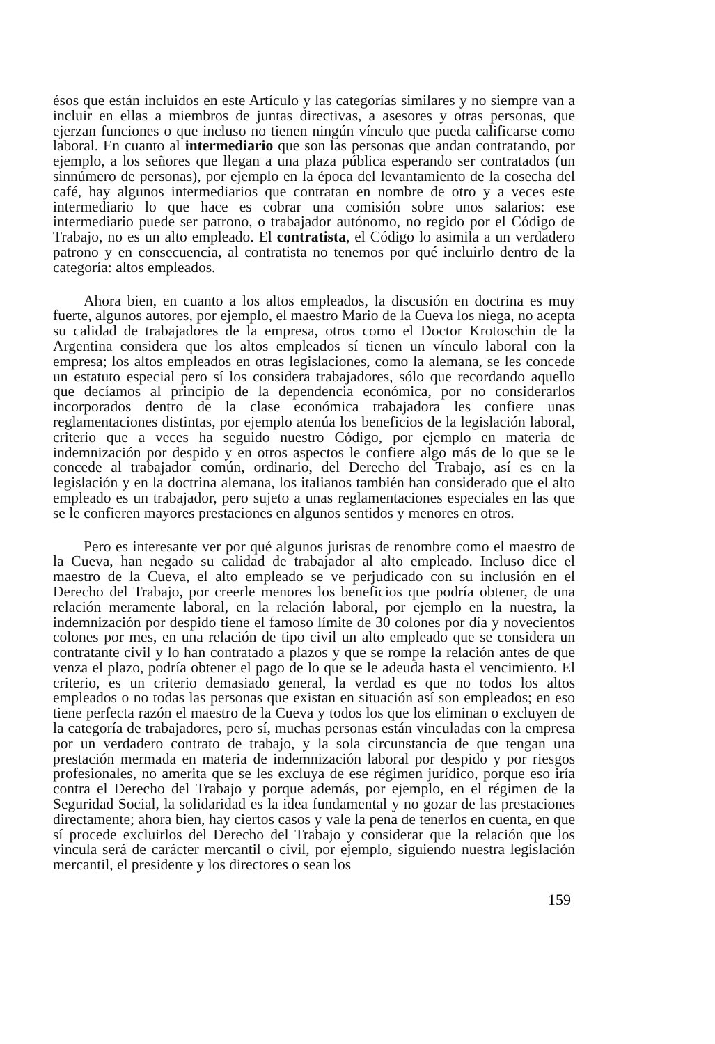ésos que están incluidos en este Artículo y las categorías similares y no siempre van a incluir en ellas a miembros de juntas directivas, a asesores y otras personas, que ejerzan funciones o que incluso no tienen ningún vínculo que pueda calificarse como laboral. En cuanto al intermediario que son las personas que andan contratando, por ejemplo, a los señores que llegan a una plaza pública esperando ser contratados (un sinnúmero de personas), por ejemplo en la época del levantamiento de la cosecha del café, hay algunos intermediarios que contratan en nombre de otro y a veces este intermediario lo que hace es cobrar una comisión sobre unos salarios: ese intermediario puede ser patrono, o trabajador autónomo, no regido por el Código de Trabajo, no es un alto empleado. El contratista, el Código lo asimila a un verdadero patrono y en consecuencia, al contratista no tenemos por qué incluirlo dentro de la categoría: altos empleados.
Ahora bien, en cuanto a los altos empleados, la discusión en doctrina es muy fuerte, algunos autores, por ejemplo, el maestro Mario de la Cueva los niega, no acepta su calidad de trabajadores de la empresa, otros como el Doctor Krotoschin de la Argentina considera que los altos empleados sí tienen un vínculo laboral con la empresa; los altos empleados en otras legislaciones, como la alemana, se les concede un estatuto especial pero sí los considera trabajadores, sólo que recordando aquello que decíamos al principio de la dependencia económica, por no considerarlos incorporados dentro de la clase económica trabajadora les confiere unas reglamentaciones distintas, por ejemplo atenúa los beneficios de la legislación laboral, criterio que a veces ha seguido nuestro Código, por ejemplo en materia de indemnización por despido y en otros aspectos le confiere algo más de lo que se le concede al trabajador común, ordinario, del Derecho del Trabajo, así es en la legislación y en la doctrina alemana, los italianos también han considerado que el alto empleado es un trabajador, pero sujeto a unas reglamentaciones especiales en las que se le confieren mayores prestaciones en algunos sentidos y menores en otros.
Pero es interesante ver por qué algunos juristas de renombre como el maestro de la Cueva, han negado su calidad de trabajador al alto empleado. Incluso dice el maestro de la Cueva, el alto empleado se ve perjudicado con su inclusión en el Derecho del Trabajo, por creerle menores los beneficios que podría obtener, de una relación meramente laboral, en la relación laboral, por ejemplo en la nuestra, la indemnización por despido tiene el famoso límite de 30 colones por día y novecientos colones por mes, en una relación de tipo civil un alto empleado que se considera un contratante civil y lo han contratado a plazos y que se rompe la relación antes de que venza el plazo, podría obtener el pago de lo que se le adeuda hasta el vencimiento. El criterio, es un criterio demasiado general, la verdad es que no todos los altos empleados o no todas las personas que existan en situación así son empleados; en eso tiene perfecta razón el maestro de la Cueva y todos los que los eliminan o excluyen de la categoría de trabajadores, pero sí, muchas personas están vinculadas con la empresa por un verdadero contrato de trabajo, y la sola circunstancia de que tengan una prestación mermada en materia de indemnización laboral por despido y por riesgos profesionales, no amerita que se les excluya de ese régimen jurídico, porque eso iría contra el Derecho del Trabajo y porque además, por ejemplo, en el régimen de la Seguridad Social, la solidaridad es la idea fundamental y no gozar de las prestaciones directamente; ahora bien, hay ciertos casos y vale la pena de tenerlos en cuenta, en que sí procede excluirlos del Derecho del Trabajo y considerar que la relación que los vincula será de carácter mercantil o civil, por ejemplo, siguiendo nuestra legislación mercantil, el presidente y los directores o sean los
159